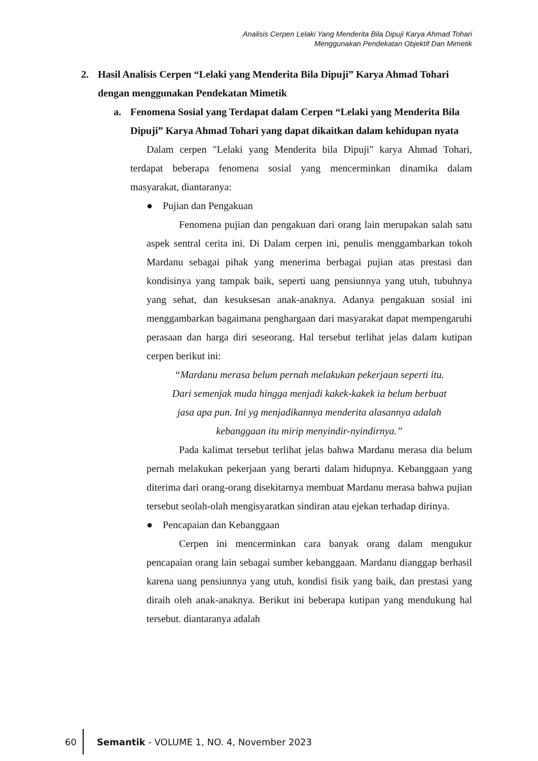Analisis Cerpen Lelaki Yang Menderita Bila Dipuji Karya Ahmad Tohari
Menggunakan Pendekatan Objektif Dan Mimetik
2. Hasil Analisis Cerpen “Lelaki yang Menderita Bila Dipuji” Karya Ahmad Tohari dengan menggunakan Pendekatan Mimetik
a. Fenomena Sosial yang Terdapat dalam Cerpen “Lelaki yang Menderita Bila Dipuji” Karya Ahmad Tohari yang dapat dikaitkan dalam kehidupan nyata
Dalam cerpen "Lelaki yang Menderita bila Dipuji" karya Ahmad Tohari, terdapat beberapa fenomena sosial yang mencerminkan dinamika dalam masyarakat, diantaranya:
● Pujian dan Pengakuan
Fenomena pujian dan pengakuan dari orang lain merupakan salah satu aspek sentral cerita ini. Di Dalam cerpen ini, penulis menggambarkan tokoh Mardanu sebagai pihak yang menerima berbagai pujian atas prestasi dan kondisinya yang tampak baik, seperti uang pensiunnya yang utuh, tubuhnya yang sehat, dan kesuksesan anak-anaknya. Adanya pengakuan sosial ini menggambarkan bagaimana penghargaan dari masyarakat dapat mempengaruhi perasaan dan harga diri seseorang. Hal tersebut terlihat jelas dalam kutipan cerpen berikut ini:
“Mardanu merasa belum pernah melakukan pekerjaan seperti itu.
Dari semenjak muda hingga menjadi kakek-kakek ia belum berbuat
jasa apa pun. Ini yg menjadikannya menderita alasannya adalah
kebanggaan itu mirip menyindir-nyindirnya.”
Pada kalimat tersebut terlihat jelas bahwa Mardanu merasa dia belum pernah melakukan pekerjaan yang berarti dalam hidupnya. Kebanggaan yang diterima dari orang-orang disekitarnya membuat Mardanu merasa bahwa pujian tersebut seolah-olah mengisyaratkan sindiran atau ejekan terhadap dirinya.
● Pencapaian dan Kebanggaan
Cerpen ini mencerminkan cara banyak orang dalam mengukur pencapaian orang lain sebagai sumber kebanggaan. Mardanu dianggap berhasil karena uang pensiunnya yang utuh, kondisi fisik yang baik, dan prestasi yang diraih oleh anak-anaknya. Berikut ini beberapa kutipan yang mendukung hal tersebut. diantaranya adalah
60 Semantik - VOLUME 1, NO. 4, November 2023